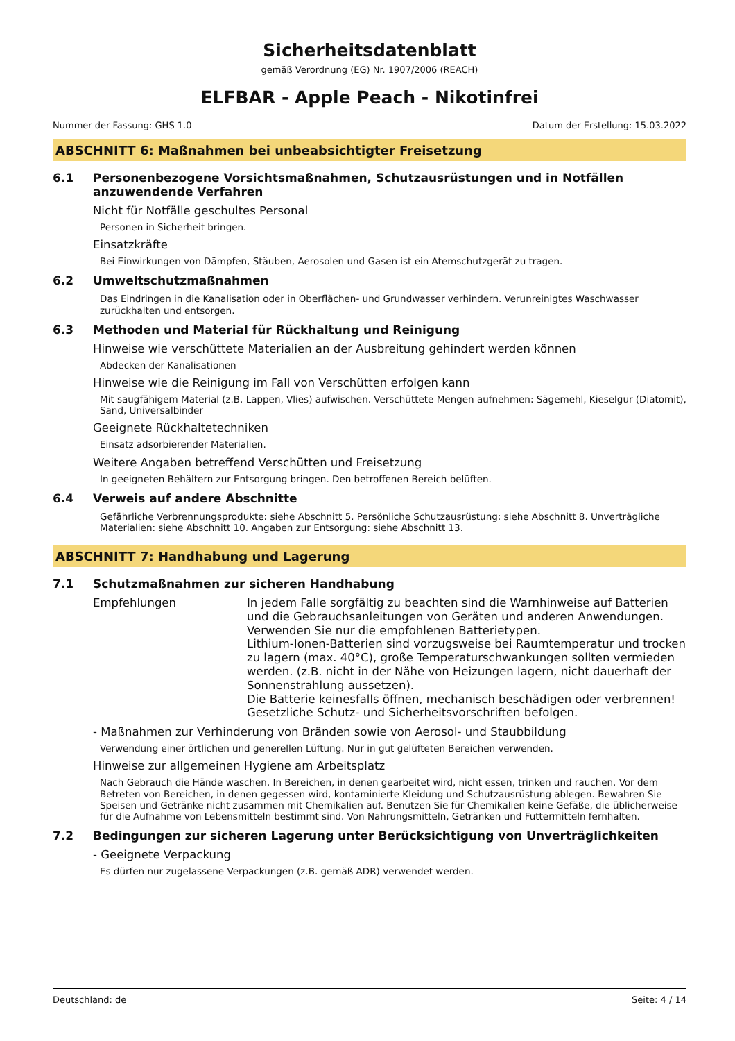Sicherheitsdatenblatt
gemäß Verordnung (EG) Nr. 1907/2006 (REACH)
ELFBAR - Apple Peach - Nikotinfrei
Nummer der Fassung: GHS 1.0 Datum der Erstellung: 15.03.2022
ABSCHNITT 6: Maßnahmen bei unbeabsichtigter Freisetzung
6.1 Personenbezogene Vorsichtsmaßnahmen, Schutzausrüstungen und in Notfällen anzuwendende Verfahren
Nicht für Notfälle geschultes Personal
Personen in Sicherheit bringen.
Einsatzkräfte
Bei Einwirkungen von Dämpfen, Stäuben, Aerosolen und Gasen ist ein Atemschutzgerät zu tragen.
6.2 Umweltschutzmaßnahmen
Das Eindringen in die Kanalisation oder in Oberflächen- und Grundwasser verhindern. Verunreinigtes Waschwasser zurückhalten und entsorgen.
6.3 Methoden und Material für Rückhaltung und Reinigung
Hinweise wie verschüttete Materialien an der Ausbreitung gehindert werden können
Abdecken der Kanalisationen
Hinweise wie die Reinigung im Fall von Verschütten erfolgen kann
Mit saugfähigem Material (z.B. Lappen, Vlies) aufwischen. Verschüttete Mengen aufnehmen: Sägemehl, Kieselgur (Diatomit), Sand, Universalbinder
Geeignete Rückhaltetechniken
Einsatz adsorbierender Materialien.
Weitere Angaben betreffend Verschütten und Freisetzung
In geeigneten Behältern zur Entsorgung bringen. Den betroffenen Bereich belüften.
6.4 Verweis auf andere Abschnitte
Gefährliche Verbrennungsprodukte: siehe Abschnitt 5. Persönliche Schutzausrüstung: siehe Abschnitt 8. Unverträgliche Materialien: siehe Abschnitt 10. Angaben zur Entsorgung: siehe Abschnitt 13.
ABSCHNITT 7: Handhabung und Lagerung
7.1 Schutzmaßnahmen zur sicheren Handhabung
Empfehlungen In jedem Falle sorgfältig zu beachten sind die Warnhinweise auf Batterien und die Gebrauchsanleitungen von Geräten und anderen Anwendungen. Verwenden Sie nur die empfohlenen Batterietypen.
Lithium-Ionen-Batterien sind vorzugsweise bei Raumtemperatur und trocken zu lagern (max. 40°C), große Temperaturschwankungen sollten vermieden werden. (z.B. nicht in der Nähe von Heizungen lagern, nicht dauerhaft der Sonnenstrahlung aussetzen).
Die Batterie keinesfalls öffnen, mechanisch beschädigen oder verbrennen!
Gesetzliche Schutz- und Sicherheitsvorschriften befolgen.
- Maßnahmen zur Verhinderung von Bränden sowie von Aerosol- und Staubbildung
Verwendung einer örtlichen und generellen Lüftung. Nur in gut gelüfteten Bereichen verwenden.
Hinweise zur allgemeinen Hygiene am Arbeitsplatz
Nach Gebrauch die Hände waschen. In Bereichen, in denen gearbeitet wird, nicht essen, trinken und rauchen. Vor dem Betreten von Bereichen, in denen gegessen wird, kontaminierte Kleidung und Schutzausrüstung ablegen. Bewahren Sie Speisen und Getränke nicht zusammen mit Chemikalien auf. Benutzen Sie für Chemikalien keine Gefäße, die üblicherweise für die Aufnahme von Lebensmitteln bestimmt sind. Von Nahrungsmitteln, Getränken und Futtermitteln fernhalten.
7.2 Bedingungen zur sicheren Lagerung unter Berücksichtigung von Unverträglichkeiten
- Geeignete Verpackung
Es dürfen nur zugelassene Verpackungen (z.B. gemäß ADR) verwendet werden.
Deutschland: de Seite: 4 / 14